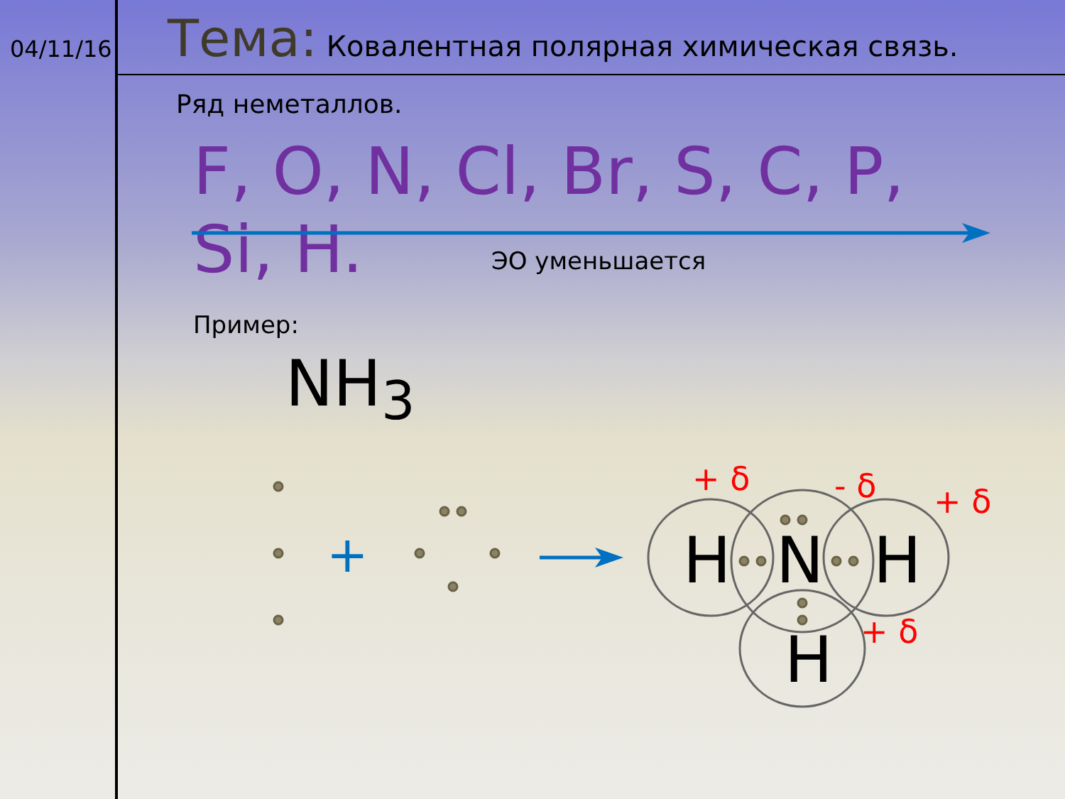04/11/16
Тема: Ковалентная полярная химическая связь.
Ряд неметаллов.
F, O, N, Cl, Br, S, C, P, Si, H.
ЭО уменьшается
Пример:
NH<sub>3</sub>
+
H
N
H
H
+ δ
- δ
+ δ
+ δ